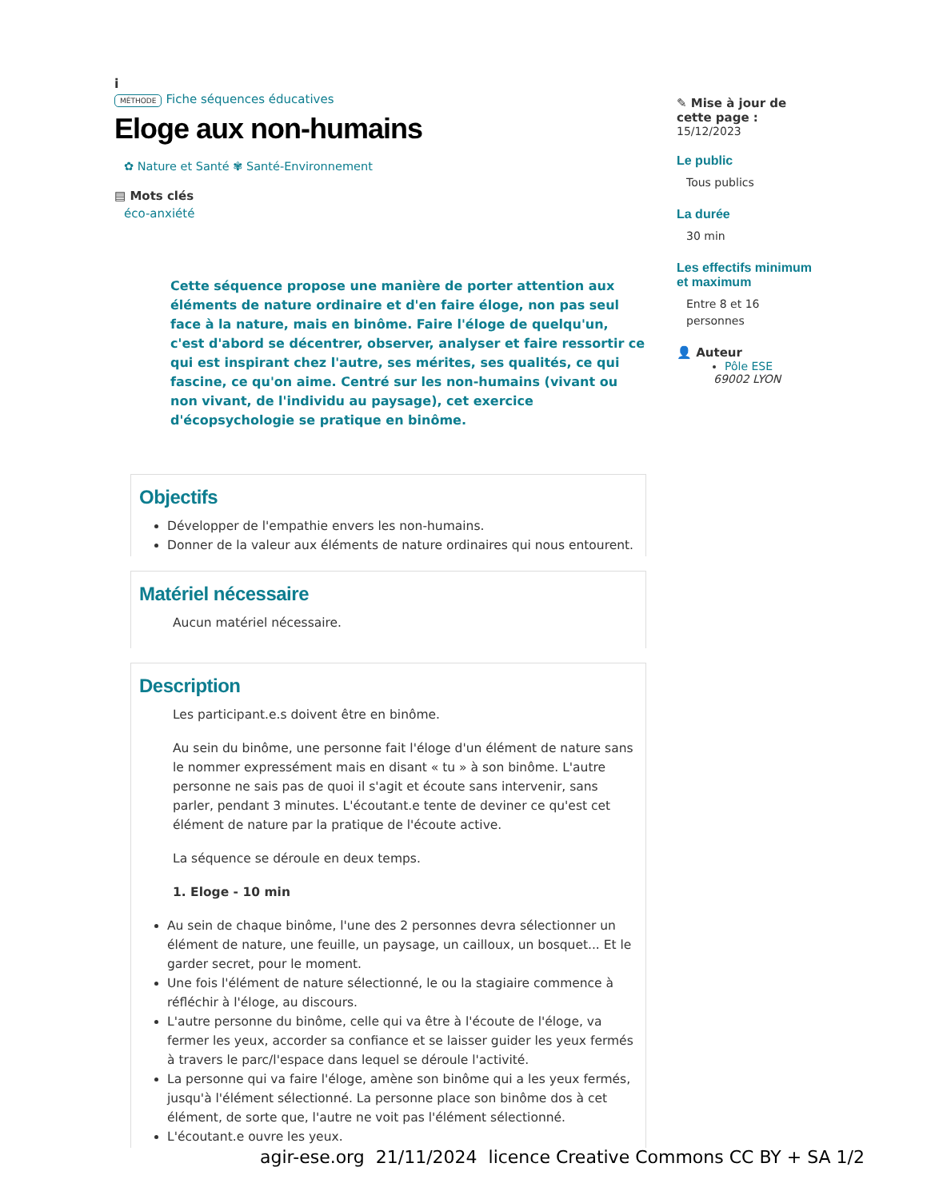i
MÉTHODE Fiche séquences éducatives
Eloge aux non-humains
✿ Nature et Santé ✾ Santé-Environnement
▤ Mots clés
éco-anxiété
Cette séquence propose une manière de porter attention aux éléments de nature ordinaire et d'en faire éloge, non pas seul face à la nature, mais en binôme. Faire l'éloge de quelqu'un, c'est d'abord se décentrer, observer, analyser et faire ressortir ce qui est inspirant chez l'autre, ses mérites, ses qualités, ce qui fascine, ce qu'on aime. Centré sur les non-humains (vivant ou non vivant, de l'individu au paysage), cet exercice d'écopsychologie se pratique en binôme.
Objectifs
Développer de l'empathie envers les non-humains.
Donner de la valeur aux éléments de nature ordinaires qui nous entourent.
Matériel nécessaire
Aucun matériel nécessaire.
Description
Les participant.e.s doivent être en binôme.
Au sein du binôme, une personne fait l'éloge d'un élément de nature sans le nommer expressément mais en disant « tu » à son binôme. L'autre personne ne sais pas de quoi il s'agit et écoute sans intervenir, sans parler, pendant 3 minutes. L'écoutant.e tente de deviner ce qu'est cet élément de nature par la pratique de l'écoute active.
La séquence se déroule en deux temps.
1. Eloge - 10 min
Au sein de chaque binôme, l'une des 2 personnes devra sélectionner un élément de nature, une feuille, un paysage, un cailloux, un bosquet... Et le garder secret, pour le moment.
Une fois l'élément de nature sélectionné, le ou la stagiaire commence à réfléchir à l'éloge, au discours.
L'autre personne du binôme, celle qui va être à l'écoute de l'éloge, va fermer les yeux, accorder sa confiance et se laisser guider les yeux fermés à travers le parc/l'espace dans lequel se déroule l'activité.
La personne qui va faire l'éloge, amène son binôme qui a les yeux fermés, jusqu'à l'élément sélectionné. La personne place son binôme dos à cet élément, de sorte que, l'autre ne voit pas l'élément sélectionné.
L'écoutant.e ouvre les yeux.
✎ Mise à jour de cette page :
15/12/2023
Le public
Tous publics
La durée
30 min
Les effectifs minimum et maximum
Entre 8 et 16 personnes
👤 Auteur
Pôle ESE
69002 LYON
agir-ese.org 21/11/2024 licence Creative Commons CC BY + SA 1/2